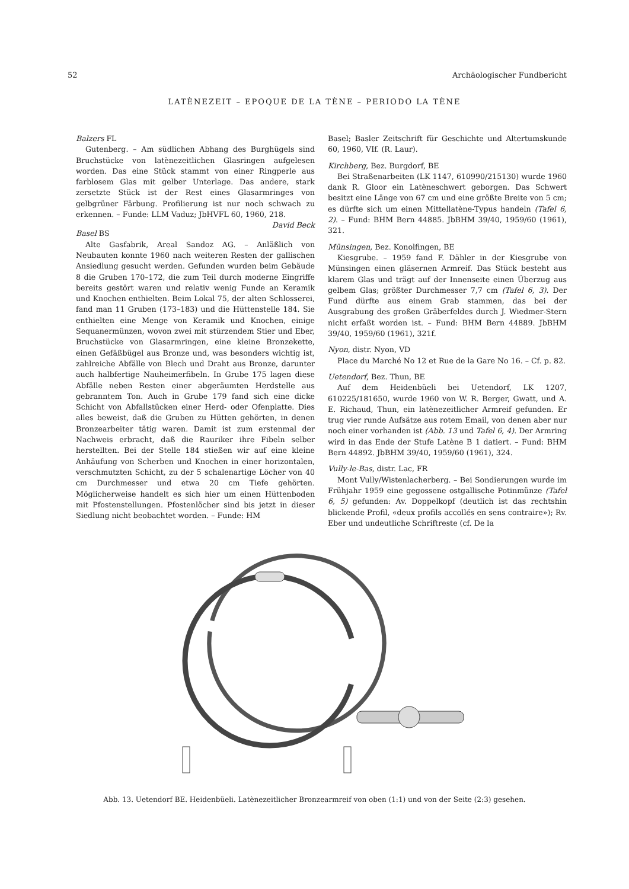52 Archäologischer Fundbericht
LATÈNEZEIT – EPOQUE DE LA TÈNE – PERIODO LA TÈNE
Balzers FL
Gutenberg. – Am südlichen Abhang des Burghügels sind Bruchstücke von latènezeitlichen Glasringen aufgelesen worden. Das eine Stück stammt von einer Ringperle aus farblosem Glas mit gelber Unterlage. Das andere, stark zersetzte Stück ist der Rest eines Glasarmringes von gelbgrüner Färbung. Profilierung ist nur noch schwach zu erkennen. – Funde: LLM Vaduz; JbHVFL 60, 1960, 218. David Beck
Basel BS
Alte Gasfabrik, Areal Sandoz AG. – Anläßlich von Neubauten konnte 1960 nach weiteren Resten der gallischen Ansiedlung gesucht werden. Gefunden wurden beim Gebäude 8 die Gruben 170–172, die zum Teil durch moderne Eingriffe bereits gestört waren und relativ wenig Funde an Keramik und Knochen enthielten. Beim Lokal 75, der alten Schlosserei, fand man 11 Gruben (173–183) und die Hüttenstelle 184. Sie enthielten eine Menge von Keramik und Knochen, einige Sequanermünzen, wovon zwei mit stürzendem Stier und Eber, Bruchstücke von Glasarmringen, eine kleine Bronzekette, einen Gefäßbügel aus Bronze und, was besonders wichtig ist, zahlreiche Abfälle von Blech und Draht aus Bronze, darunter auch halbfertige Nauheimerfibeln. In Grube 175 lagen diese Abfälle neben Resten einer abgeräumten Herdstelle aus gebranntem Ton. Auch in Grube 179 fand sich eine dicke Schicht von Abfallstücken einer Herd- oder Ofenplatte. Dies alles beweist, daß die Gruben zu Hütten gehörten, in denen Bronzearbeiter tätig waren. Damit ist zum erstenmal der Nachweis erbracht, daß die Rauriker ihre Fibeln selber herstellten. Bei der Stelle 184 stießen wir auf eine kleine Anhäufung von Scherben und Knochen in einer horizontalen, verschmutzten Schicht, zu der 5 schalenartige Löcher von 40 cm Durchmesser und etwa 20 cm Tiefe gehörten. Möglicherweise handelt es sich hier um einen Hüttenboden mit Pfostenstellungen. Pfostenlöcher sind bis jetzt in dieser Siedlung nicht beobachtet worden. – Funde: HM
Basel; Basler Zeitschrift für Geschichte und Altertumskunde 60, 1960, VIf. (R. Laur).
Kirchberg, Bez. Burgdorf, BE
Bei Straßenarbeiten (LK 1147, 610990/215130) wurde 1960 dank R. Gloor ein Latèneschwert geborgen. Das Schwert besitzt eine Länge von 67 cm und eine größte Breite von 5 cm; es dürfte sich um einen Mittellatène-Typus handeln (Tafel 6, 2). – Fund: BHM Bern 44885. JbBHM 39/40, 1959/60 (1961), 321.
Münsingen, Bez. Konolfingen, BE
Kiesgrube. – 1959 fand F. Dähler in der Kiesgrube von Münsingen einen gläsernen Armreif. Das Stück besteht aus klarem Glas und trägt auf der Innenseite einen Überzug aus gelbem Glas; größter Durchmesser 7,7 cm (Tafel 6, 3). Der Fund dürfte aus einem Grab stammen, das bei der Ausgrabung des großen Gräberfeldes durch J. Wiedmer-Stern nicht erfaßt worden ist. – Fund: BHM Bern 44889. JbBHM 39/40, 1959/60 (1961), 321f.
Nyon, distr. Nyon, VD
Place du Marché No 12 et Rue de la Gare No 16. – Cf. p. 82.
Uetendorf, Bez. Thun, BE
Auf dem Heidenbüeli bei Uetendorf, LK 1207, 610225/181650, wurde 1960 von W. R. Berger, Gwatt, und A. E. Richaud, Thun, ein latènezeitlicher Armreif gefunden. Er trug vier runde Aufsätze aus rotem Email, von denen aber nur noch einer vorhanden ist (Abb. 13 und Tafel 6, 4). Der Armring wird in das Ende der Stufe Latène B 1 datiert. – Fund: BHM Bern 44892. JbBHM 39/40, 1959/60 (1961), 324.
Vully-le-Bas, distr. Lac, FR
Mont Vully/Wistenlacherberg. – Bei Sondierungen wurde im Frühjahr 1959 eine gegossene ostgallische Potinmünze (Tafel 6, 5) gefunden: Av. Doppelkopf (deutlich ist das rechtshin blickende Profil, «deux profils accollés en sens contraire»); Rv. Eber und undeutliche Schriftreste (cf. De la
Abb. 13. Uetendorf BE. Heidenbüeli. Latènezeitlicher Bronzearmreif von oben (1:1) und von der Seite (2:3) gesehen.